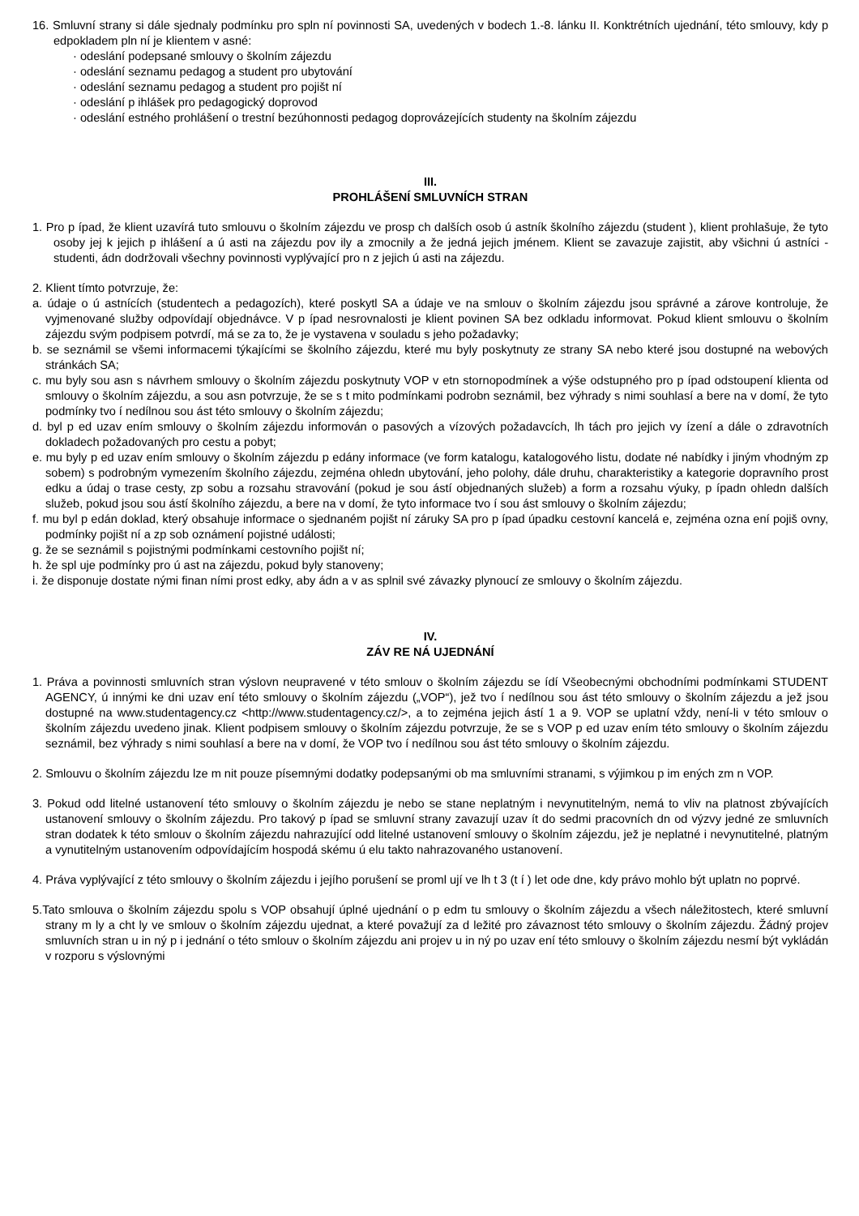16. Smluvní strany si dále sjednaly podmínku pro spln ní povinnosti SA, uvedených v bodech 1.-8. lánku II. Konktrétních ujednání, této smlouvy, kdy p edpokladem pln ní je klientem v asné:
· odeslání podepsané smlouvy o školním zájezdu
· odeslání seznamu pedagog a student pro ubytování
· odeslání seznamu pedagog a student pro pojišt ní
· odeslání p ihlášek pro pedagogický doprovod
· odeslání estného prohlášení o trestní bezúhonnosti pedagog doprovázejících studenty na školním zájezdu
III.
PROHLÁŠENÍ SMLUVNÍCH STRAN
1. Pro p ípad, že klient uzavírá tuto smlouvu o školním zájezdu ve prosp ch dalších osob ú astník školního zájezdu (student ), klient prohlašuje, že tyto osoby jej k jejich p ihlášení a ú asti na zájezdu pov ily a zmocnily a že jedná jejich jménem. Klient se zavazuje zajistit, aby všichni ú astníci - studenti, ádn dodržovali všechny povinnosti vyplývající pro n z jejich ú asti na zájezdu.
2. Klient tímto potvrzuje, že:
a. údaje o ú astnících (studentech a pedagozích), které poskytl SA a údaje ve na smlouv o školním zájezdu jsou správné a zárove kontroluje, že vyjmenované služby odpovídají objednávce. V p ípad nesrovnalosti je klient povinen SA bez odkladu informovat. Pokud klient smlouvu o školním zájezdu svým podpisem potvrdí, má se za to, že je vystavena v souladu s jeho požadavky;
b. se seznámil se všemi informacemi týkajícími se školního zájezdu, které mu byly poskytnuty ze strany SA nebo které jsou dostupné na webových stránkách SA;
c. mu byly sou asn s návrhem smlouvy o školním zájezdu poskytnuty VOP v etn stornopodmínek a výše odstupného pro p ípad odstoupení klienta od smlouvy o školním zájezdu, a sou asn potvrzuje, že se s t mito podmínkami podrobn seznámil, bez výhrady s nimi souhlasí a bere na v domí, že tyto podmínky tvo í nedílnou sou ást této smlouvy o školním zájezdu;
d. byl p ed uzav ením smlouvy o školním zájezdu informován o pasových a vízových požadavcích, lh tách pro jejich vy ízení a dále o zdravotních dokladech požadovaných pro cestu a pobyt;
e. mu byly p ed uzav ením smlouvy o školním zájezdu p edány informace (ve form katalogu, katalogového listu, dodate né nabídky i jiným vhodným zp sobem) s podrobným vymezením školního zájezdu, zejména ohledn ubytování, jeho polohy, dále druhu, charakteristiky a kategorie dopravního prost edku a údaj o trase cesty, zp sobu a rozsahu stravování (pokud je sou ástí objednaných služeb) a form a rozsahu výuky, p ípadn ohledn dalších služeb, pokud jsou sou ástí školního zájezdu, a bere na v domí, že tyto informace tvo í sou ást smlouvy o školním zájezdu;
f. mu byl p edán doklad, který obsahuje informace o sjednaném pojišt ní záruky SA pro p ípad úpadku cestovní kancelá e, zejména ozna ení pojiš ovny, podmínky pojišt ní a zp sob oznámení pojistné události;
g. že se seznámil s pojistnými podmínkami cestovního pojišt ní;
h. že spl uje podmínky pro ú ast na zájezdu, pokud byly stanoveny;
i. že disponuje dostate nými finan ními prost edky, aby ádn a v as splnil své závazky plynoucí ze smlouvy o školním zájezdu.
IV.
ZÁV RE NÁ UJEDNÁNÍ
1. Práva a povinnosti smluvních stran výslovn neupravené v této smlouv o školním zájezdu se ídí Všeobecnými obchodními podmínkami STUDENT AGENCY, ú innými ke dni uzav ení této smlouvy o školním zájezdu („VOP“), jež tvo í nedílnou sou ást této smlouvy o školním zájezdu a jež jsou dostupné na www.studentagency.cz <http://www.studentagency.cz/>, a to zejména jejich ástí 1 a 9. VOP se uplatní vždy, není-li v této smlouv o školním zájezdu uvedeno jinak. Klient podpisem smlouvy o školním zájezdu potvrzuje, že se s VOP p ed uzav ením této smlouvy o školním zájezdu seznámil, bez výhrady s nimi souhlasí a bere na v domí, že VOP tvo í nedílnou sou ást této smlouvy o školním zájezdu.
2. Smlouvu o školním zájezdu lze m nit pouze písemnými dodatky podepsanými ob ma smluvními stranami, s výjimkou p im ených zm n VOP.
3. Pokud odd litelné ustanovení této smlouvy o školním zájezdu je nebo se stane neplatným i nevynutitelným, nemá to vliv na platnost zbývajících ustanovení smlouvy o školním zájezdu. Pro takový p ípad se smluvní strany zavazují uzav ít do sedmi pracovních dn od výzvy jedné ze smluvních stran dodatek k této smlouv o školním zájezdu nahrazující odd litelné ustanovení smlouvy o školním zájezdu, jež je neplatné i nevynutitelné, platným a vynutitelným ustanovením odpovídajícím hospodá skému ú elu takto nahrazovaného ustanovení.
4. Práva vyplývající z této smlouvy o školním zájezdu i jejího porušení se proml ují ve lh t 3 (t í ) let ode dne, kdy právo mohlo být uplatn no poprvé.
5.Tato smlouva o školním zájezdu spolu s VOP obsahují úplné ujednání o p edm tu smlouvy o školním zájezdu a všech náležitostech, které smluvní strany m ly a cht ly ve smlouv o školním zájezdu ujednat, a které považují za d ležité pro závaznost této smlouvy o školním zájezdu. Žádný projev smluvních stran u in ný p i jednání o této smlouv o školním zájezdu ani projev u in ný po uzav ení této smlouvy o školním zájezdu nesmí být vykládán v rozporu s výslovnými